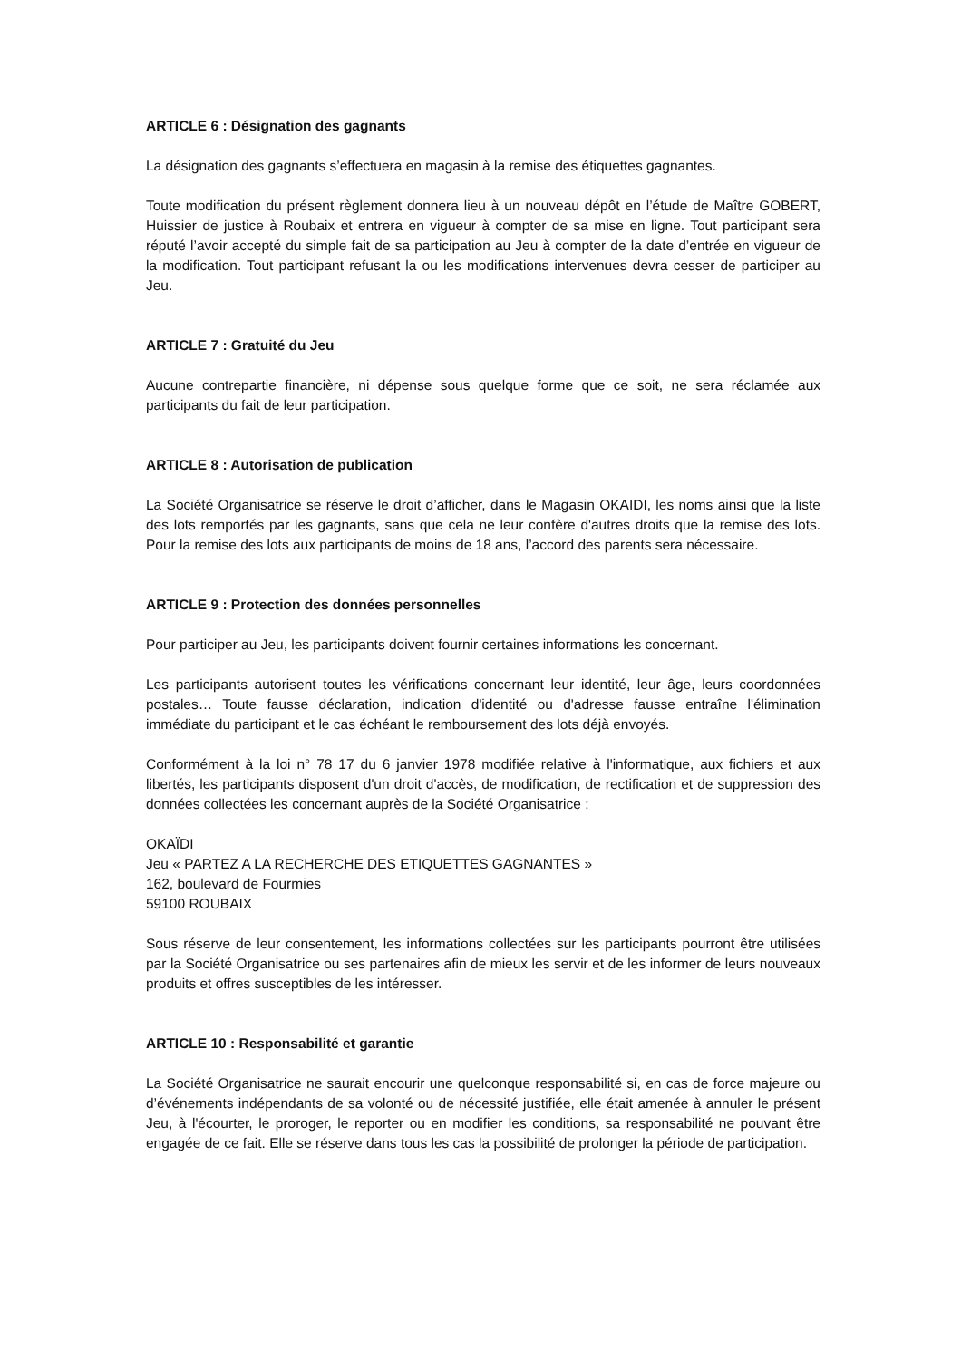ARTICLE 6 : Désignation des gagnants
La désignation des gagnants s’effectuera en magasin à la remise des étiquettes gagnantes.
Toute modification du présent règlement donnera lieu à un nouveau dépôt en l’étude de Maître GOBERT, Huissier de justice à Roubaix et entrera en vigueur à compter de sa mise en ligne. Tout participant sera réputé l’avoir accepté du simple fait de sa participation au Jeu à compter de la date d’entrée en vigueur de la modification. Tout participant refusant la ou les modifications intervenues devra cesser de participer au Jeu.
ARTICLE 7 : Gratuité du Jeu
Aucune contrepartie financière, ni dépense sous quelque forme que ce soit, ne sera réclamée aux participants du fait de leur participation.
ARTICLE 8 : Autorisation de publication
La Société Organisatrice se réserve le droit d’afficher, dans le Magasin OKAIDI, les noms ainsi que la liste des lots remportés par les gagnants, sans que cela ne leur confère d'autres droits que la remise des lots. Pour la remise des lots aux participants de moins de 18 ans, l’accord des parents sera nécessaire.
ARTICLE 9 : Protection des données personnelles
Pour participer au Jeu, les participants doivent fournir certaines informations les concernant.
Les participants autorisent toutes les vérifications concernant leur identité, leur âge, leurs coordonnées postales… Toute fausse déclaration, indication d'identité ou d'adresse fausse entraîne l'élimination immédiate du participant et le cas échéant le remboursement des lots déjà envoyés.
Conformément à la loi n° 78 17 du 6 janvier 1978 modifiée relative à l'informatique, aux fichiers et aux libertés, les participants disposent d'un droit d'accès, de modification, de rectification et de suppression des données collectées les concernant auprès de la Société Organisatrice :
OKAÏDI
Jeu « PARTEZ A LA RECHERCHE DES ETIQUETTES GAGNANTES »
162, boulevard de Fourmies
59100 ROUBAIX
Sous réserve de leur consentement, les informations collectées sur les participants pourront être utilisées par la Société Organisatrice ou ses partenaires afin de mieux les servir et de les informer de leurs nouveaux produits et offres susceptibles de les intéresser.
ARTICLE 10 : Responsabilité et garantie
La Société Organisatrice ne saurait encourir une quelconque responsabilité si, en cas de force majeure ou d’événements indépendants de sa volonté ou de nécessité justifiée, elle était amenée à annuler le présent Jeu, à l'écourter, le proroger, le reporter ou en modifier les conditions, sa responsabilité ne pouvant être engagée de ce fait. Elle se réserve dans tous les cas la possibilité de prolonger la période de participation.